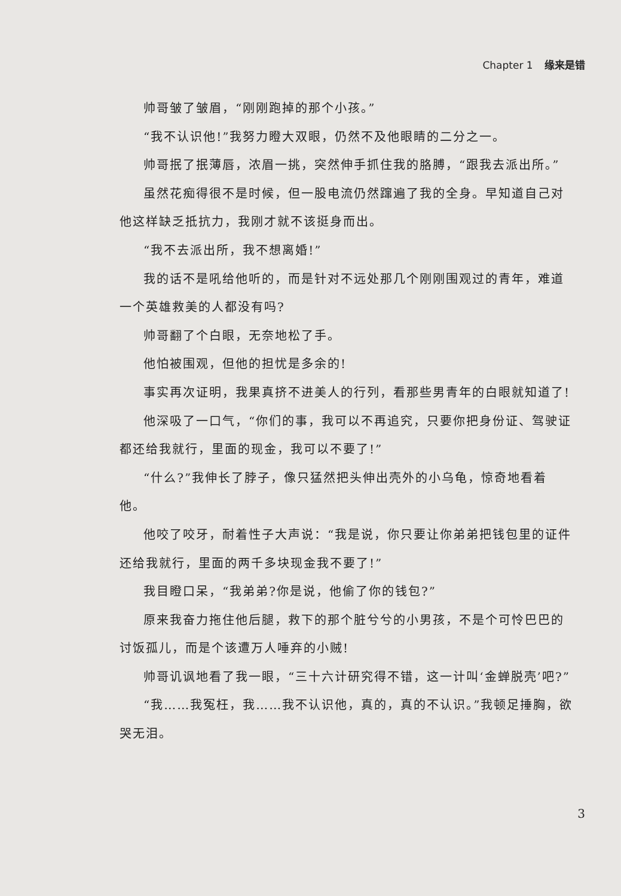Chapter 1 缘来是错
帅哥皱了皱眉，“刚刚跑掉的那个小孩。”
“我不认识他!”我努力瞪大双眼，仍然不及他眼睛的二分之一。
帅哥抿了抿薄唇，浓眉一挑，突然伸手抓住我的胳膊，“跟我去派出所。”
虽然花痴得很不是时候，但一股电流仍然蹿遍了我的全身。早知道自己对他这样缺乏抵抗力，我刚才就不该挺身而出。
“我不去派出所，我不想离婚!”
我的话不是吼给他听的，而是针对不远处那几个刚刚围观过的青年，难道一个英雄救美的人都没有吗?
帅哥翻了个白眼，无奈地松了手。
他怕被围观，但他的担忧是多余的!
事实再次证明，我果真挤不进美人的行列，看那些男青年的白眼就知道了!
他深吸了一口气，“你们的事，我可以不再追究，只要你把身份证、驾驶证都还给我就行，里面的现金，我可以不要了!”
“什么?”我伸长了脖子，像只猛然把头伸出壳外的小乌龟，惊奇地看着他。
他咬了咬牙，耐着性子大声说：“我是说，你只要让你弟弟把钱包里的证件还给我就行，里面的两千多块现金我不要了!”
我目瞪口呆，“我弟弟?你是说，他偷了你的钱包?”
原来我奋力拖住他后腿，救下的那个脏兮兮的小男孩，不是个可怜巴巴的讨饭孤儿，而是个该遭万人唾弃的小贼!
帅哥讥讽地看了我一眼，“三十六计研究得不错，这一计叫‘金蝉脱壳’吧?”
“我……我冤枉，我……我不认识他，真的，真的不认识。”我顿足捶胸，欲哭无泪。
3